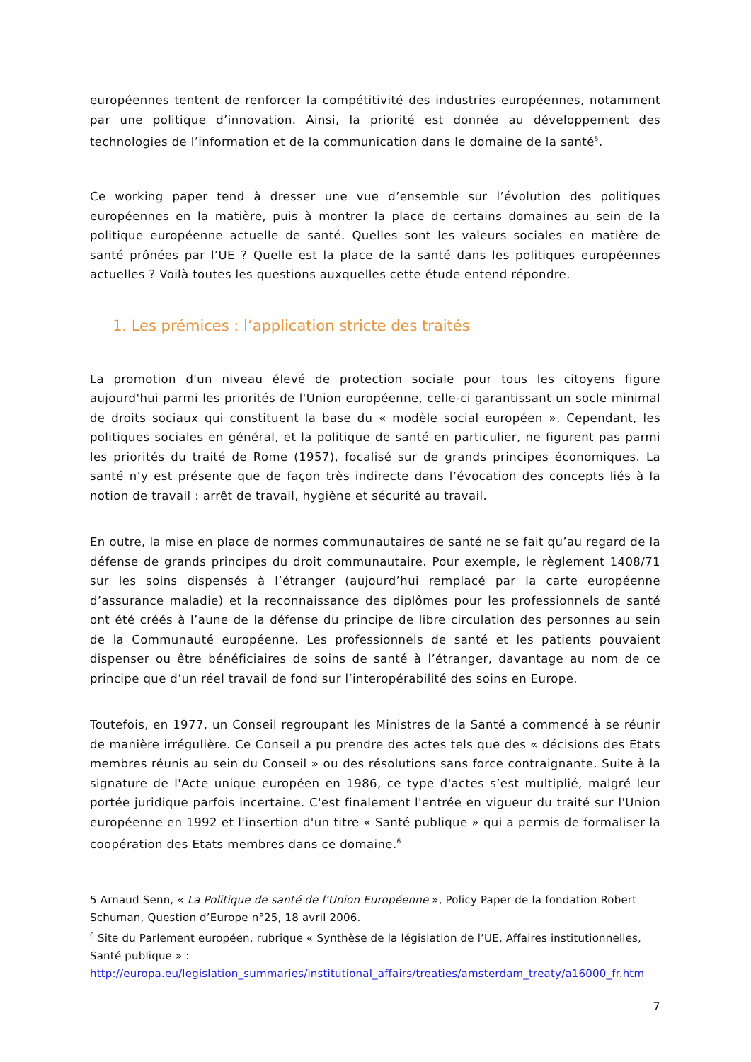européennes tentent de renforcer la compétitivité des industries européennes, notamment par une politique d’innovation. Ainsi, la priorité est donnée au développement des technologies de l’information et de la communication dans le domaine de la santé<sup>5</sup>.
Ce working paper tend à dresser une vue d’ensemble sur l’évolution des politiques européennes en la matière, puis à montrer la place de certains domaines au sein de la politique européenne actuelle de santé. Quelles sont les valeurs sociales en matière de santé prônées par l’UE ? Quelle est la place de la santé dans les politiques européennes actuelles ? Voilà toutes les questions auxquelles cette étude entend répondre.
1. Les prémices : l’application stricte des traités
La promotion d'un niveau élevé de protection sociale pour tous les citoyens figure aujourd'hui parmi les priorités de l'Union européenne, celle-ci garantissant un socle minimal de droits sociaux qui constituent la base du « modèle social européen ». Cependant, les politiques sociales en général, et la politique de santé en particulier, ne figurent pas parmi les priorités du traité de Rome (1957), focalisé sur de grands principes économiques. La santé n’y est présente que de façon très indirecte dans l’évocation des concepts liés à la notion de travail : arrêt de travail, hygiène et sécurité au travail.
En outre, la mise en place de normes communautaires de santé ne se fait qu’au regard de la défense de grands principes du droit communautaire. Pour exemple, le règlement 1408/71 sur les soins dispensés à l’étranger (aujourd’hui remplacé par la carte européenne d’assurance maladie) et la reconnaissance des diplômes pour les professionnels de santé ont été créés à l’aune de la défense du principe de libre circulation des personnes au sein de la Communauté européenne. Les professionnels de santé et les patients pouvaient dispenser ou être bénéficiaires de soins de santé à l’étranger, davantage au nom de ce principe que d’un réel travail de fond sur l’interopérabilité des soins en Europe.
Toutefois, en 1977, un Conseil regroupant les Ministres de la Santé a commencé à se réunir de manière irrégulière. Ce Conseil a pu prendre des actes tels que des « décisions des Etats membres réunis au sein du Conseil » ou des résolutions sans force contraignante. Suite à la signature de l'Acte unique européen en 1986, ce type d'actes s’est multiplié, malgré leur portée juridique parfois incertaine. C'est finalement l'entrée en vigueur du traité sur l'Union européenne en 1992 et l'insertion d'un titre « Santé publique » qui a permis de formaliser la coopération des Etats membres dans ce domaine.<sup>6</sup>
5 Arnaud Senn, « La Politique de santé de l’Union Européenne », Policy Paper de la fondation Robert Schuman, Question d’Europe n°25, 18 avril 2006.
<sup>6</sup> Site du Parlement européen, rubrique « Synthèse de la législation de l’UE, Affaires institutionnelles, Santé publique » :
http://europa.eu/legislation_summaries/institutional_affairs/treaties/amsterdam_treaty/a16000_fr.htm
7